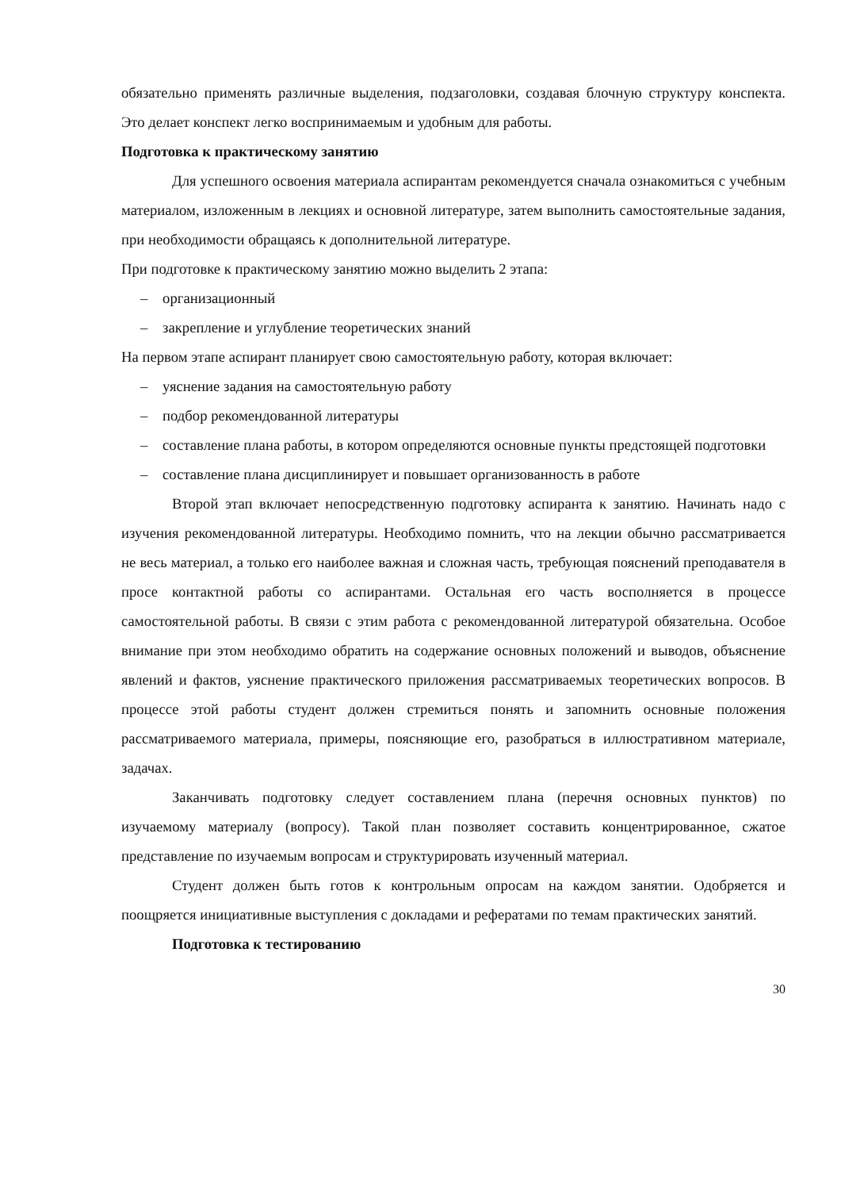обязательно применять различные выделения, подзаголовки, создавая блочную структуру конспекта. Это делает конспект легко воспринимаемым и удобным для работы.
Подготовка к практическому занятию
Для успешного освоения материала аспирантам рекомендуется сначала ознакомиться с учебным материалом, изложенным в лекциях и основной литературе, затем выполнить самостоятельные задания, при необходимости обращаясь к дополнительной литературе.
При подготовке к практическому занятию можно выделить 2 этапа:
– организационный
– закрепление и углубление теоретических знаний
На первом этапе аспирант планирует свою самостоятельную работу, которая включает:
– уяснение задания на самостоятельную работу
– подбор рекомендованной литературы
– составление плана работы, в котором определяются основные пункты предстоящей подготовки
– составление плана дисциплинирует и повышает организованность в работе
Второй этап включает непосредственную подготовку аспиранта к занятию. Начинать надо с изучения рекомендованной литературы. Необходимо помнить, что на лекции обычно рассматривается не весь материал, а только его наиболее важная и сложная часть, требующая пояснений преподавателя в просе контактной работы со аспирантами. Остальная его часть восполняется в процессе самостоятельной работы. В связи с этим работа с рекомендованной литературой обязательна. Особое внимание при этом необходимо обратить на содержание основных положений и выводов, объяснение явлений и фактов, уяснение практического приложения рассматриваемых теоретических вопросов. В процессе этой работы студент должен стремиться понять и запомнить основные положения рассматриваемого материала, примеры, поясняющие его, разобраться в иллюстративном материале, задачах.
Заканчивать подготовку следует составлением плана (перечня основных пунктов) по изучаемому материалу (вопросу). Такой план позволяет составить концентрированное, сжатое представление по изучаемым вопросам и структурировать изученный материал.
Студент должен быть готов к контрольным опросам на каждом занятии. Одобряется и поощряется инициативные выступления с докладами и рефератами по темам практических занятий.
Подготовка к тестированию
30